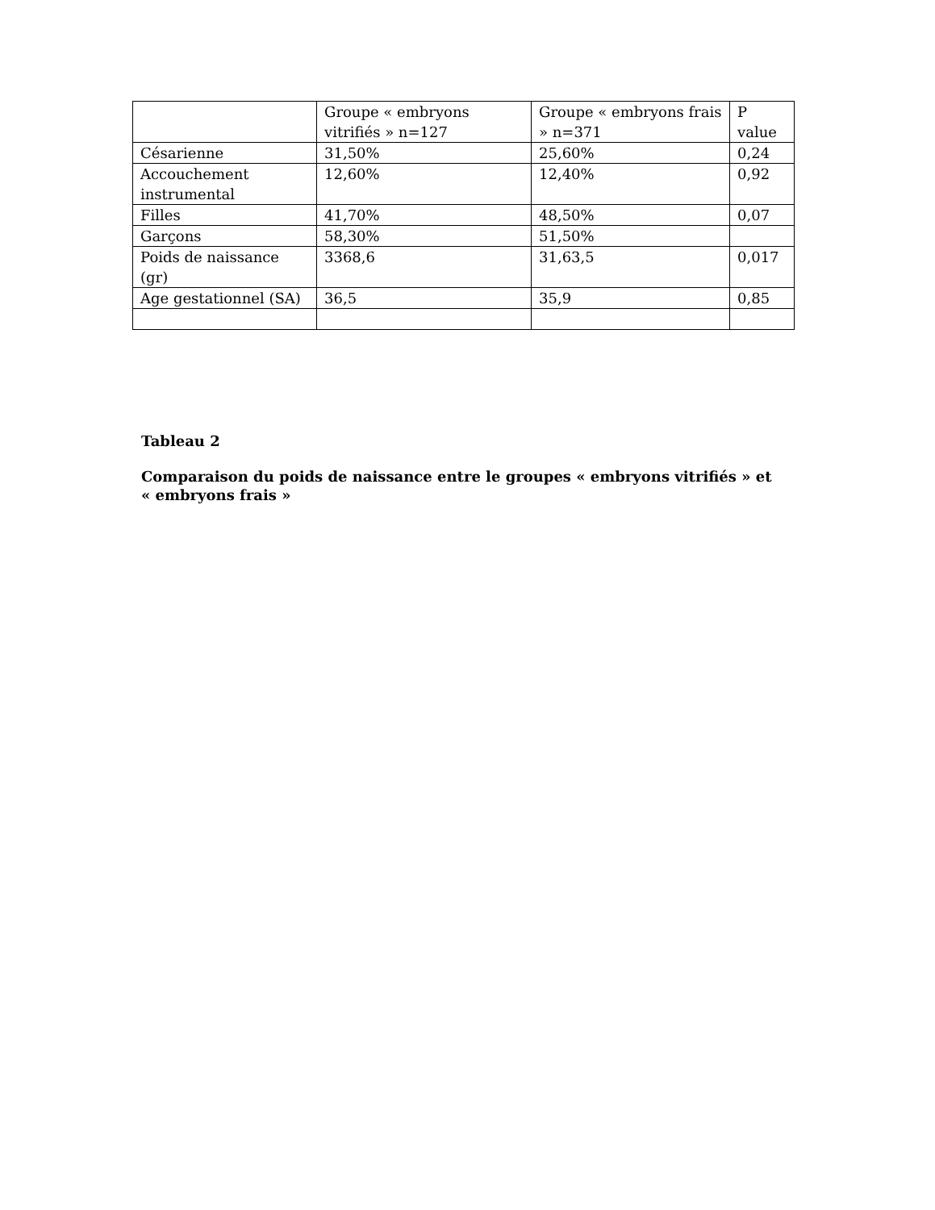| | Groupe « embryons vitrifiés » n=127 | Groupe « embryons frais » n=371 | P value |
| Césarienne | 31,50% | 25,60% | 0,24 |
| Accouchement instrumental | 12,60% | 12,40% | 0,92 |
| Filles | 41,70% | 48,50% | 0,07 |
| Garçons | 58,30% | 51,50% | |
| Poids de naissance (gr) | 3368,6 | 31,63,5 | 0,017 |
| Age gestationnel (SA) | 36,5 | 35,9 | 0,85 |
Tableau 2
Comparaison du poids de naissance entre le groupes « embryons vitrifiés » et
« embryons frais »